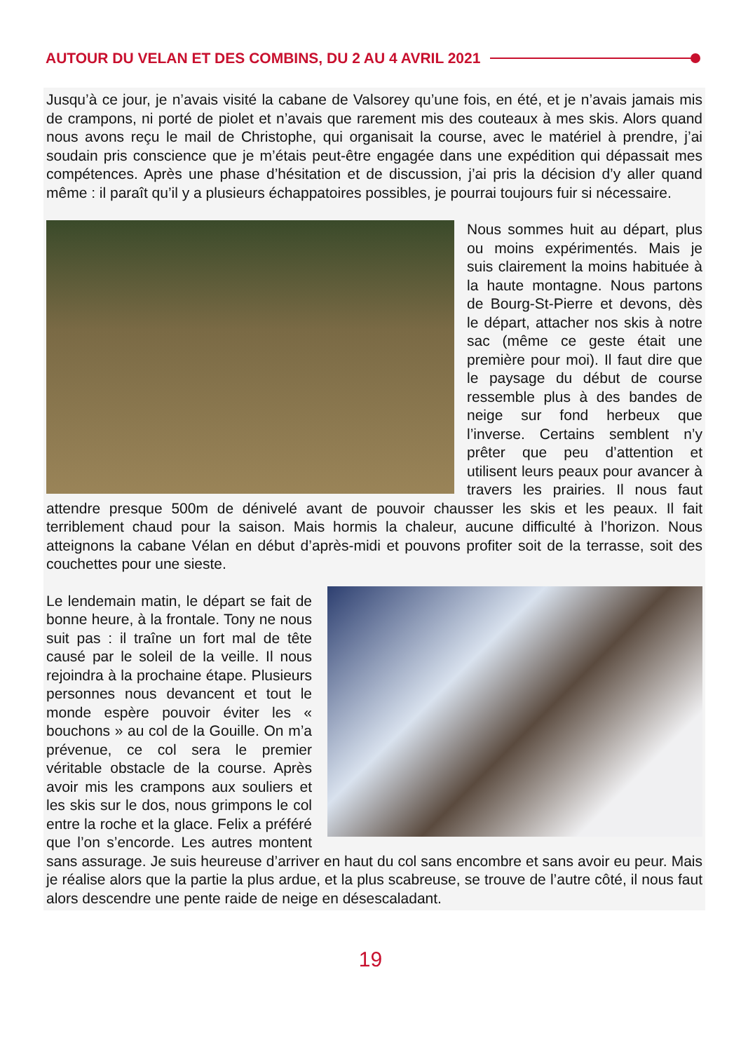AUTOUR DU VELAN ET DES COMBINS, DU 2 AU 4 AVRIL 2021
Jusqu’à ce jour, je n’avais visité la cabane de Valsorey qu’une fois, en été, et je n’avais jamais mis de crampons, ni porté de piolet et n’avais que rarement mis des couteaux à mes skis. Alors quand nous avons reçu le mail de Christophe, qui organisait la course, avec le matériel à prendre, j’ai soudain pris conscience que je m’étais peut-être engagée dans une expédition qui dépassait mes compétences. Après une phase d’hésitation et de discussion, j’ai pris la décision d’y aller quand même : il paraît qu’il y a plusieurs échappatoires possibles, je pourrai toujours fuir si nécessaire.
Nous sommes huit au départ, plus ou moins expérimentés. Mais je suis clairement la moins habituée à la haute montagne. Nous partons de Bourg-St-Pierre et devons, dès le départ, attacher nos skis à notre sac (même ce geste était une première pour moi). Il faut dire que le paysage du début de course ressemble plus à des bandes de neige sur fond herbeux que l’inverse. Certains semblent n’y prêter que peu d’attention et utilisent leurs peaux pour avancer à travers les prairies. Il nous faut attendre presque 500m de dénivelé avant de pouvoir chausser les skis et les peaux. Il fait terriblement chaud pour la saison. Mais hormis la chaleur, aucune difficulté à l’horizon. Nous atteignons la cabane Vélan en début d’après-midi et pouvons profiter soit de la terrasse, soit des couchettes pour une sieste.
Le lendemain matin, le départ se fait de bonne heure, à la frontale. Tony ne nous suit pas : il traîne un fort mal de tête causé par le soleil de la veille. Il nous rejoindra à la prochaine étape. Plusieurs personnes nous devancent et tout le monde espère pouvoir éviter les « bouchons » au col de la Gouille. On m’a prévenue, ce col sera le premier véritable obstacle de la course. Après avoir mis les crampons aux souliers et les skis sur le dos, nous grimpons le col entre la roche et la glace. Felix a préféré que l’on s’encorde. Les autres montent sans assurage. Je suis heureuse d’arriver en haut du col sans encombre et sans avoir eu peur. Mais je réalise alors que la partie la plus ardue, et la plus scabreuse, se trouve de l’autre côté, il nous faut alors descendre une pente raide de neige en désescaladant.
19